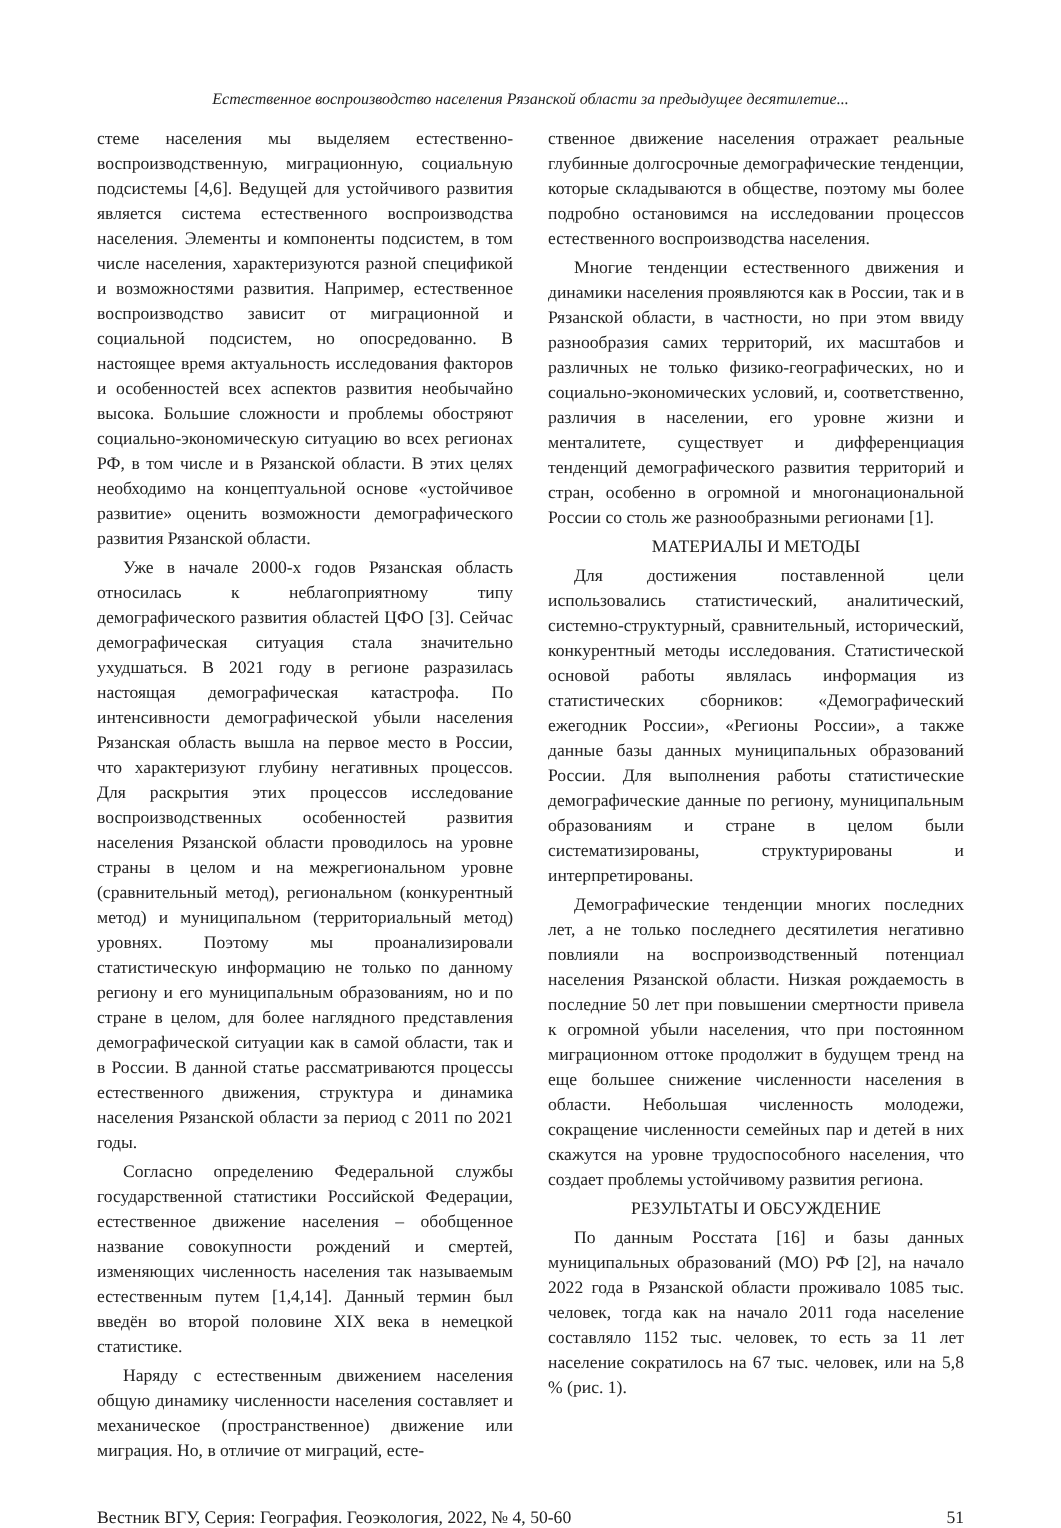Естественное воспроизводство населения Рязанской области за предыдущее десятилетие...
стеме населения мы выделяем естественно-воспроизводственную, миграционную, социальную подсистемы [4,6]. Ведущей для устойчивого развития является система естественного воспроизводства населения. Элементы и компоненты подсистем, в том числе населения, характеризуются разной спецификой и возможностями развития. Например, естественное воспроизводство зависит от миграционной и социальной подсистем, но опосредованно. В настоящее время актуальность исследования факторов и особенностей всех аспектов развития необычайно высока. Большие сложности и проблемы обостряют социально-экономическую ситуацию во всех регионах РФ, в том числе и в Рязанской области. В этих целях необходимо на концептуальной основе «устойчивое развитие» оценить возможности демографического развития Рязанской области.
Уже в начале 2000-х годов Рязанская область относилась к неблагоприятному типу демографического развития областей ЦФО [3]. Сейчас демографическая ситуация стала значительно ухудшаться. В 2021 году в регионе разразилась настоящая демографическая катастрофа. По интенсивности демографической убыли населения Рязанская область вышла на первое место в России, что характеризуют глубину негативных процессов. Для раскрытия этих процессов исследование воспроизводственных особенностей развития населения Рязанской области проводилось на уровне страны в целом и на межрегиональном уровне (сравнительный метод), региональном (конкурентный метод) и муниципальном (территориальный метод) уровнях. Поэтому мы проанализировали статистическую информацию не только по данному региону и его муниципальным образованиям, но и по стране в целом, для более наглядного представления демографической ситуации как в самой области, так и в России. В данной статье рассматриваются процессы естественного движения, структура и динамика населения Рязанской области за период с 2011 по 2021 годы.
Согласно определению Федеральной службы государственной статистики Российской Федерации, естественное движение населения – обобщенное название совокупности рождений и смертей, изменяющих численность населения так называемым естественным путем [1,4,14]. Данный термин был введён во второй половине XIX века в немецкой статистике.
Наряду с естественным движением населения общую динамику численности населения составляет и механическое (пространственное) движение или миграция. Но, в отличие от миграций, есте-
ственное движение населения отражает реальные глубинные долгосрочные демографические тенденции, которые складываются в обществе, поэтому мы более подробно остановимся на исследовании процессов естественного воспроизводства населения.
Многие тенденции естественного движения и динамики населения проявляются как в России, так и в Рязанской области, в частности, но при этом ввиду разнообразия самих территорий, их масштабов и различных не только физико-географических, но и социально-экономических условий, и, соответственно, различия в населении, его уровне жизни и менталитете, существует и дифференциация тенденций демографического развития территорий и стран, особенно в огромной и многонациональной России со столь же разнообразными регионами [1].
МАТЕРИАЛЫ И МЕТОДЫ
Для достижения поставленной цели использовались статистический, аналитический, системно-структурный, сравнительный, исторический, конкурентный методы исследования. Статистической основой работы являлась информация из статистических сборников: «Демографический ежегодник России», «Регионы России», а также данные базы данных муниципальных образований России. Для выполнения работы статистические демографические данные по региону, муниципальным образованиям и стране в целом были систематизированы, структурированы и интерпретированы.
Демографические тенденции многих последних лет, а не только последнего десятилетия негативно повлияли на воспроизводственный потенциал населения Рязанской области. Низкая рождаемость в последние 50 лет при повышении смертности привела к огромной убыли населения, что при постоянном миграционном оттоке продолжит в будущем тренд на еще большее снижение численности населения в области. Небольшая численность молодежи, сокращение численности семейных пар и детей в них скажутся на уровне трудоспособного населения, что создает проблемы устойчивому развития региона.
РЕЗУЛЬТАТЫ И ОБСУЖДЕНИЕ
По данным Росстата [16] и базы данных муниципальных образований (МО) РФ [2], на начало 2022 года в Рязанской области проживало 1085 тыс. человек, тогда как на начало 2011 года население составляло 1152 тыс. человек, то есть за 11 лет население сократилось на 67 тыс. человек, или на 5,8 % (рис. 1).
Вестник ВГУ, Серия: География. Геоэкология, 2022, № 4, 50-60 51